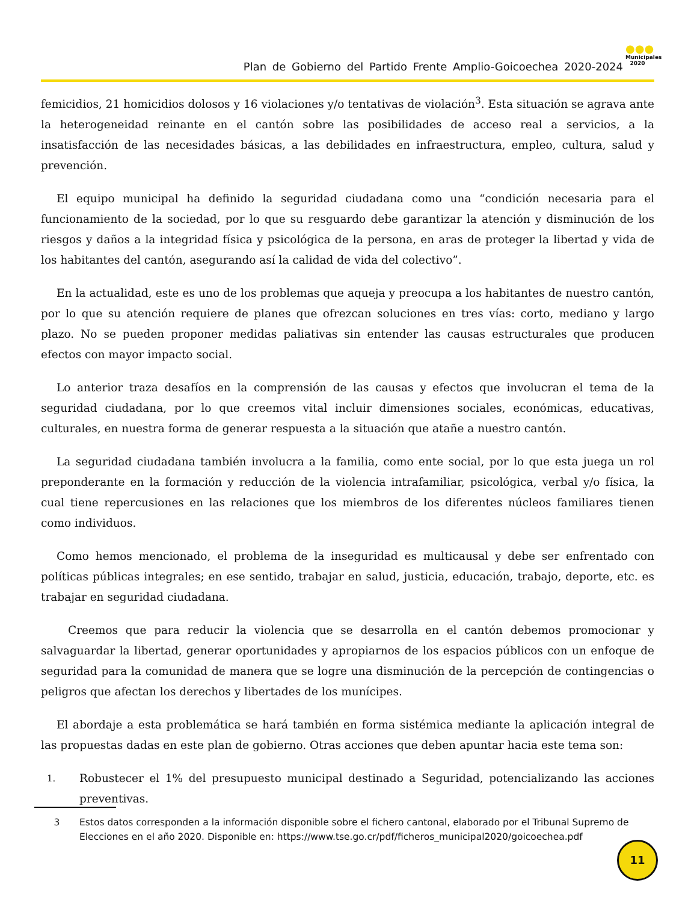Plan de Gobierno del Partido Frente Amplio-Goicoechea 2020-2024
●●●
Municipales
2020
femicidios, 21 homicidios dolosos y 16 violaciones y/o tentativas de violación<sup>3</sup>. Esta situación se agrava ante la heterogeneidad reinante en el cantón sobre las posibilidades de acceso real a servicios, a la insatisfacción de las necesidades básicas, a las debilidades en infraestructura, empleo, cultura, salud y prevención.
El equipo municipal ha definido la seguridad ciudadana como una “condición necesaria para el funcionamiento de la sociedad, por lo que su resguardo debe garantizar la atención y disminución de los riesgos y daños a la integridad física y psicológica de la persona, en aras de proteger la libertad y vida de los habitantes del cantón, asegurando así la calidad de vida del colectivo”.
En la actualidad, este es uno de los problemas que aqueja y preocupa a los habitantes de nuestro cantón, por lo que su atención requiere de planes que ofrezcan soluciones en tres vías: corto, mediano y largo plazo. No se pueden proponer medidas paliativas sin entender las causas estructurales que producen efectos con mayor impacto social.
Lo anterior traza desafíos en la comprensión de las causas y efectos que involucran el tema de la seguridad ciudadana, por lo que creemos vital incluir dimensiones sociales, económicas, educativas, culturales, en nuestra forma de generar respuesta a la situación que atañe a nuestro cantón.
La seguridad ciudadana también involucra a la familia, como ente social, por lo que esta juega un rol preponderante en la formación y reducción de la violencia intrafamiliar, psicológica, verbal y/o física, la cual tiene repercusiones en las relaciones que los miembros de los diferentes núcleos familiares tienen como individuos.
Como hemos mencionado, el problema de la inseguridad es multicausal y debe ser enfrentado con políticas públicas integrales; en ese sentido, trabajar en salud, justicia, educación, trabajo, deporte, etc. es trabajar en seguridad ciudadana.
Creemos que para reducir la violencia que se desarrolla en el cantón debemos promocionar y salvaguardar la libertad, generar oportunidades y apropiarnos de los espacios públicos con un enfoque de seguridad para la comunidad de manera que se logre una disminución de la percepción de contingencias o peligros que afectan los derechos y libertades de los munícipes.
El abordaje a esta problemática se hará también en forma sistémica mediante la aplicación integral de las propuestas dadas en este plan de gobierno. Otras acciones que deben apuntar hacia este tema son:
1. Robustecer el 1% del presupuesto municipal destinado a Seguridad, potencializando las acciones preventivas.
3 Estos datos corresponden a la información disponible sobre el fichero cantonal, elaborado por el Tribunal Supremo de Elecciones en el año 2020. Disponible en: https://www.tse.go.cr/pdf/ficheros_municipal2020/goicoechea.pdf
11